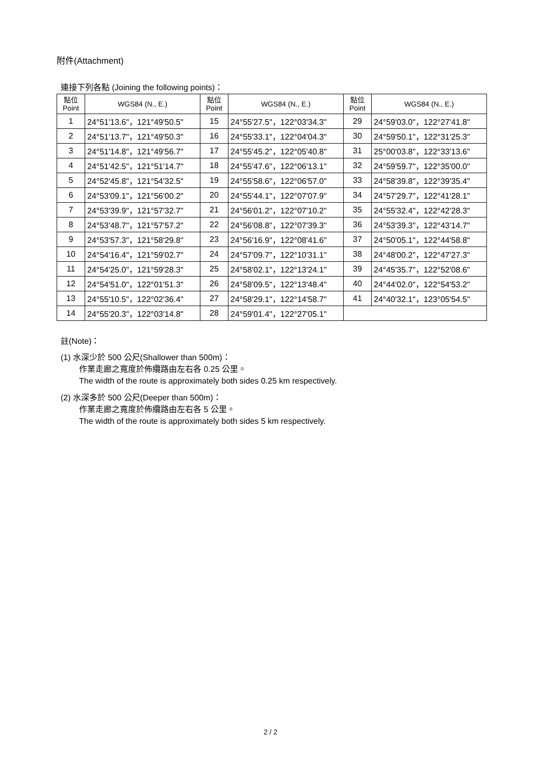附件(Attachment)
連接下列各點 (Joining the following points)：
| 點位 Point | WGS84 (N., E.) | 點位 Point | WGS84 (N., E.) | 點位 Point | WGS84 (N., E.) |
| --- | --- | --- | --- | --- | --- |
| 1 | 24°51'13.6"，121°49'50.5" | 15 | 24°55'27.5"，122°03'34.3" | 29 | 24°59'03.0"，122°27'41.8" |
| 2 | 24°51'13.7"，121°49'50.3" | 16 | 24°55'33.1"，122°04'04.3" | 30 | 24°59'50.1"，122°31'25.3" |
| 3 | 24°51'14.8"，121°49'56.7" | 17 | 24°55'45.2"，122°05'40.8" | 31 | 25°00'03.8"，122°33'13.6" |
| 4 | 24°51'42.5"，121°51'14.7" | 18 | 24°55'47.6"，122°06'13.1" | 32 | 24°59'59.7"，122°35'00.0" |
| 5 | 24°52'45.8"，121°54'32.5" | 19 | 24°55'58.6"，122°06'57.0" | 33 | 24°58'39.8"，122°39'35.4" |
| 6 | 24°53'09.1"，121°56'00.2" | 20 | 24°55'44.1"，122°07'07.9" | 34 | 24°57'29.7"，122°41'28.1" |
| 7 | 24°53'39.9"，121°57'32.7" | 21 | 24°56'01.2"，122°07'10.2" | 35 | 24°55'32.4"，122°42'28.3" |
| 8 | 24°53'48.7"，121°57'57.2" | 22 | 24°56'08.8"，122°07'39.3" | 36 | 24°53'39.3"，122°43'14.7" |
| 9 | 24°53'57.3"，121°58'29.8" | 23 | 24°56'16.9"，122°08'41.6" | 37 | 24°50'05.1"，122°44'58.8" |
| 10 | 24°54'16.4"，121°59'02.7" | 24 | 24°57'09.7"，122°10'31.1" | 38 | 24°48'00.2"，122°47'27.3" |
| 11 | 24°54'25.0"，121°59'28.3" | 25 | 24°58'02.1"，122°13'24.1" | 39 | 24°45'35.7"，122°52'08.6" |
| 12 | 24°54'51.0"，122°01'51.3" | 26 | 24°58'09.5"，122°13'48.4" | 40 | 24°44'02.0"，122°54'53.2" |
| 13 | 24°55'10.5"，122°02'36.4" | 27 | 24°58'29.1"，122°14'58.7" | 41 | 24°40'32.1"，123°05'54.5" |
| 14 | 24°55'20.3"，122°03'14.8" | 28 | 24°59'01.4"，122°27'05.1" | | |
註(Note)：
(1) 水深少於 500 公尺(Shallower than 500m)：
作業走廊之寬度於佈纜路由左右各 0.25 公里。
The width of the route is approximately both sides 0.25 km respectively.
(2) 水深多於 500 公尺(Deeper than 500m)：
作業走廊之寬度於佈纜路由左右各 5 公里。
The width of the route is approximately both sides 5 km respectively.
2 / 2